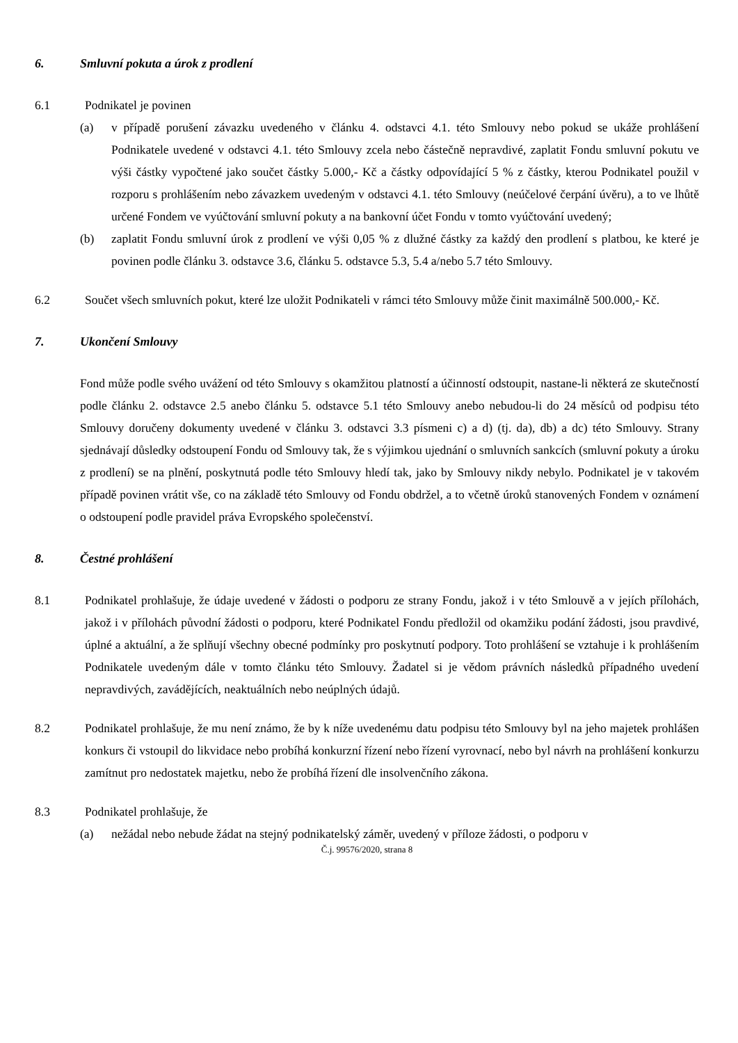6. Smluvní pokuta a úrok z prodlení
6.1 Podnikatel je povinen
(a) v případě porušení závazku uvedeného v článku 4. odstavci 4.1. této Smlouvy nebo pokud se ukáže prohlášení Podnikatele uvedené v odstavci 4.1. této Smlouvy zcela nebo částečně nepravdivé, zaplatit Fondu smluvní pokutu ve výši částky vypočtené jako součet částky 5.000,- Kč a částky odpovídající 5 % z částky, kterou Podnikatel použil v rozporu s prohlášením nebo závazkem uvedeným v odstavci 4.1. této Smlouvy (neúčelové čerpání úvěru), a to ve lhůtě určené Fondem ve vyúčtování smluvní pokuty a na bankovní účet Fondu v tomto vyúčtování uvedený;
(b) zaplatit Fondu smluvní úrok z prodlení ve výši 0,05 % z dlužné částky za každý den prodlení s platbou, ke které je povinen podle článku 3. odstavce 3.6, článku 5. odstavce 5.3, 5.4 a/nebo 5.7 této Smlouvy.
6.2 Součet všech smluvních pokut, které lze uložit Podnikateli v rámci této Smlouvy může činit maximálně 500.000,- Kč.
7. Ukončení Smlouvy
Fond může podle svého uvážení od této Smlouvy s okamžitou platností a účinností odstoupit, nastane-li některá ze skutečností podle článku 2. odstavce 2.5 anebo článku 5. odstavce 5.1 této Smlouvy anebo nebudou-li do 24 měsíců od podpisu této Smlouvy doručeny dokumenty uvedené v článku 3. odstavci 3.3 písmeni c) a d) (tj. da), db) a dc) této Smlouvy. Strany sjednávají důsledky odstoupení Fondu od Smlouvy tak, že s výjimkou ujednání o smluvních sankcích (smluvní pokuty a úroku z prodlení) se na plnění, poskytnutá podle této Smlouvy hledí tak, jako by Smlouvy nikdy nebylo. Podnikatel je v takovém případě povinen vrátit vše, co na základě této Smlouvy od Fondu obdržel, a to včetně úroků stanovených Fondem v oznámení o odstoupení podle pravidel práva Evropského společenství.
8. Čestné prohlášení
8.1 Podnikatel prohlašuje, že údaje uvedené v žádosti o podporu ze strany Fondu, jakož i v této Smlouvě a v jejích přílohách, jakož i v přílohách původní žádosti o podporu, které Podnikatel Fondu předložil od okamžiku podání žádosti, jsou pravdivé, úplné a aktuální, a že splňují všechny obecné podmínky pro poskytnutí podpory. Toto prohlášení se vztahuje i k prohlášením Podnikatele uvedeným dále v tomto článku této Smlouvy. Žadatel si je vědom právních následků případného uvedení nepravdivých, zavádějících, neaktuálních nebo neúplných údajů.
8.2 Podnikatel prohlašuje, že mu není známo, že by k níže uvedenému datu podpisu této Smlouvy byl na jeho majetek prohlášen konkurs či vstoupil do likvidace nebo probíhá konkurzní řízení nebo řízení vyrovnací, nebo byl návrh na prohlášení konkurzu zamítnut pro nedostatek majetku, nebo že probíhá řízení dle insolvenčního zákona.
8.3 Podnikatel prohlašuje, že
(a) nežádal nebo nebude žádat na stejný podnikatelský záměr, uvedený v příloze žádosti, o podporu v
Č.j. 99576/2020, strana 8